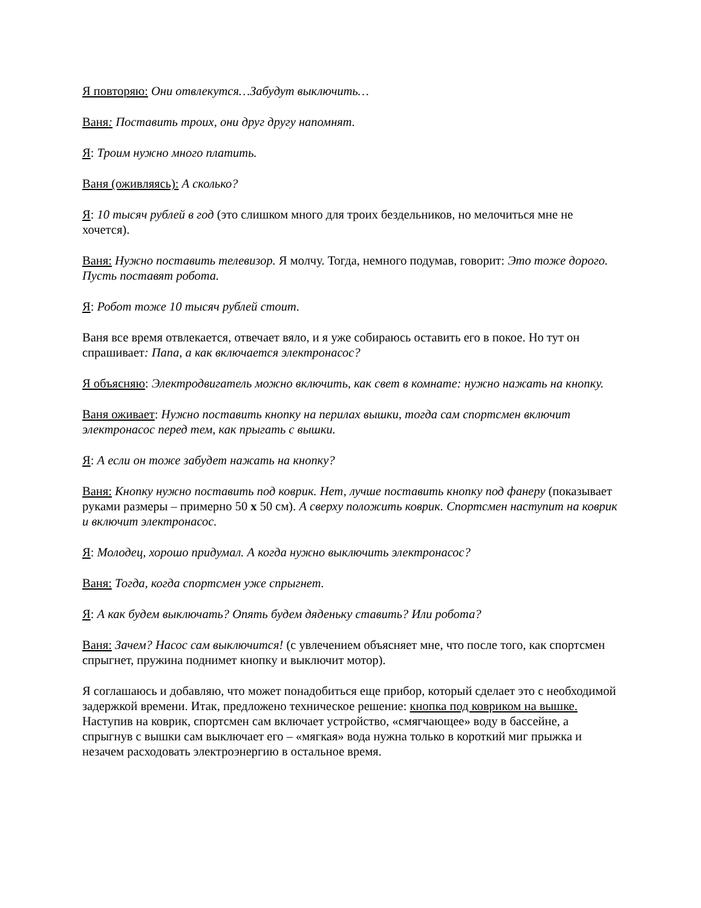Я повторяю: Они отвлекутся…Забудут выключить…
Ваня: Поставить троих, они друг другу напомнят.
Я: Троим нужно много платить.
Ваня (оживляясь): А сколько?
Я: 10 тысяч рублей в год (это слишком много для троих бездельников, но мелочиться мне не хочется).
Ваня: Нужно поставить телевизор. Я молчу. Тогда, немного подумав, говорит: Это тоже дорого. Пусть поставят робота.
Я: Робот тоже 10 тысяч рублей стоит.
Ваня все время отвлекается, отвечает вяло, и я уже собираюсь оставить его в покое. Но тут он спрашивает: Папа, а как включается электронасос?
Я объясняю: Электродвигатель можно включить, как свет в комнате: нужно нажать на кнопку.
Ваня оживает: Нужно поставить кнопку на перилах вышки, тогда сам спортсмен включит электронасос перед тем, как прыгать с вышки.
Я: А если он тоже забудет нажать на кнопку?
Ваня: Кнопку нужно поставить под коврик. Нет, лучше поставить кнопку под фанеру (показывает руками размеры – примерно 50 x 50 см). А сверху положить коврик. Спортсмен наступит на коврик и включит электронасос.
Я: Молодец, хорошо придумал. А когда нужно выключить электронасос?
Ваня: Тогда, когда спортсмен уже спрыгнет.
Я: А как будем выключать? Опять будем дяденьку ставить? Или робота?
Ваня: Зачем? Насос сам выключится! (с увлечением объясняет мне, что после того, как спортсмен спрыгнет, пружина поднимет кнопку и выключит мотор).
Я соглашаюсь и добавляю, что может понадобиться еще прибор, который сделает это с необходимой задержкой времени. Итак, предложено техническое решение: кнопка под ковриком на вышке. Наступив на коврик, спортсмен сам включает устройство, «смягчающее» воду в бассейне, а спрыгнув с вышки сам выключает его – «мягкая» вода нужна только в короткий миг прыжка и незачем расходовать электроэнергию в остальное время.